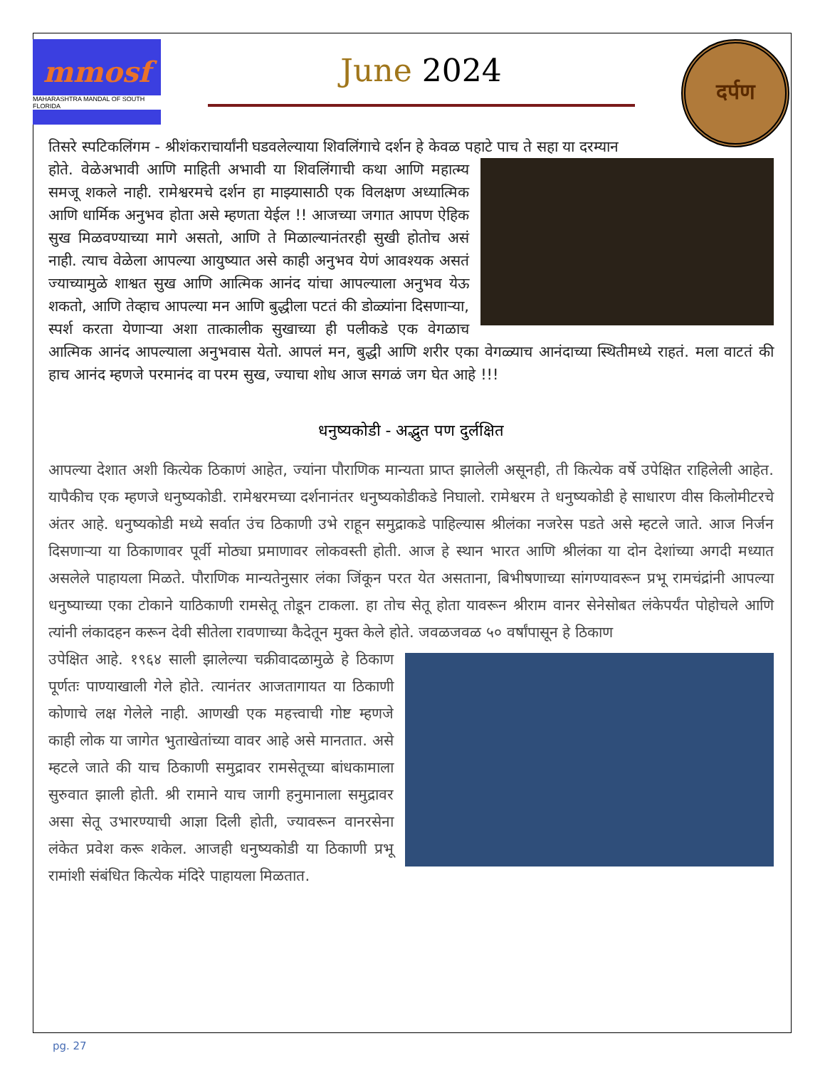mmosf
MAHARASHTRA MANDAL OF SOUTH FLORIDA
June 2024
दर्पण
तिसरे स्पटिकलिंगम - श्रीशंकराचार्यांनी घडवलेल्याया शिवलिंगाचे दर्शन हे केवळ पहाटे पाच ते सहा या दरम्यान
होते. वेळेअभावी आणि माहिती अभावी या शिवलिंगाची कथा आणि महात्म्य समजू शकले नाही. रामेश्वरमचे दर्शन हा माझ्यासाठी एक विलक्षण अध्यात्मिक आणि धार्मिक अनुभव होता असे म्हणता येईल !! आजच्या जगात आपण ऐहिक सुख मिळवण्याच्या मागे असतो, आणि ते मिळाल्यानंतरही सुखी होतोच असं नाही. त्याच वेळेला आपल्या आयुष्यात असे काही अनुभव येणं आवश्यक असतं ज्याच्यामुळे शाश्वत सुख आणि आत्मिक आनंद यांचा आपल्याला अनुभव येऊ शकतो, आणि तेव्हाच आपल्या मन आणि बुद्धीला पटतं की डोळ्यांना दिसणाऱ्या, स्पर्श करता येणाऱ्या अशा तात्कालीक सुखाच्या ही पलीकडे एक वेगळाच आत्मिक आनंद आपल्याला अनुभवास येतो. आपलं मन, बुद्धी आणि शरीर एका वेगळ्याच आनंदाच्या स्थितीमध्ये राहतं. मला वाटतं की हाच आनंद म्हणजे परमानंद वा परम सुख, ज्याचा शोध आज सगळं जग घेत आहे !!!
धनुष्यकोडी - अद्भुत पण दुर्लक्षित
आपल्या देशात अशी कित्येक ठिकाणं आहेत, ज्यांना पौराणिक मान्यता प्राप्त झालेली असूनही, ती कित्येक वर्षे उपेक्षित राहिलेली आहेत. यापैकीच एक म्हणजे धनुष्यकोडी. रामेश्वरमच्या दर्शनानंतर धनुष्यकोडीकडे निघालो. रामेश्वरम ते धनुष्यकोडी हे साधारण वीस किलोमीटरचे अंतर आहे. धनुष्यकोडी मध्ये सर्वात उंच ठिकाणी उभे राहून समुद्राकडे पाहिल्यास श्रीलंका नजरेस पडते असे म्हटले जाते. आज निर्जन दिसणाऱ्या या ठिकाणावर पूर्वी मोठ्या प्रमाणावर लोकवस्ती होती. आज हे स्थान भारत आणि श्रीलंका या दोन देशांच्या अगदी मध्यात असलेले पाहायला मिळते. पौराणिक मान्यतेनुसार लंका जिंकून परत येत असताना, बिभीषणाच्या सांगण्यावरून प्रभू रामचंद्रांनी आपल्या धनुष्याच्या एका टोकाने याठिकाणी रामसेतू तोडून टाकला. हा तोच सेतू होता यावरून श्रीराम वानर सेनेसोबत लंकेपर्यंत पोहोचले आणि त्यांनी लंकादहन करून देवी सीतेला रावणाच्या कैदेतून मुक्त केले होते. जवळजवळ ५० वर्षांपासून हे ठिकाण
उपेक्षित आहे. १९६४ साली झालेल्या चक्रीवादळामुळे हे ठिकाण पूर्णतः पाण्याखाली गेले होते. त्यानंतर आजतागायत या ठिकाणी कोणाचे लक्ष गेलेले नाही. आणखी एक महत्त्वाची गोष्ट म्हणजे काही लोक या जागेत भुताखेतांच्या वावर आहे असे मानतात. असे म्हटले जाते की याच ठिकाणी समुद्रावर रामसेतूच्या बांधकामाला सुरुवात झाली होती. श्री रामाने याच जागी हनुमानाला समुद्रावर असा सेतू उभारण्याची आज्ञा दिली होती, ज्यावरून वानरसेना लंकेत प्रवेश करू शकेल. आजही धनुष्यकोडी या ठिकाणी प्रभू रामांशी संबंधित कित्येक मंदिरे पाहायला मिळतात.
pg. 27